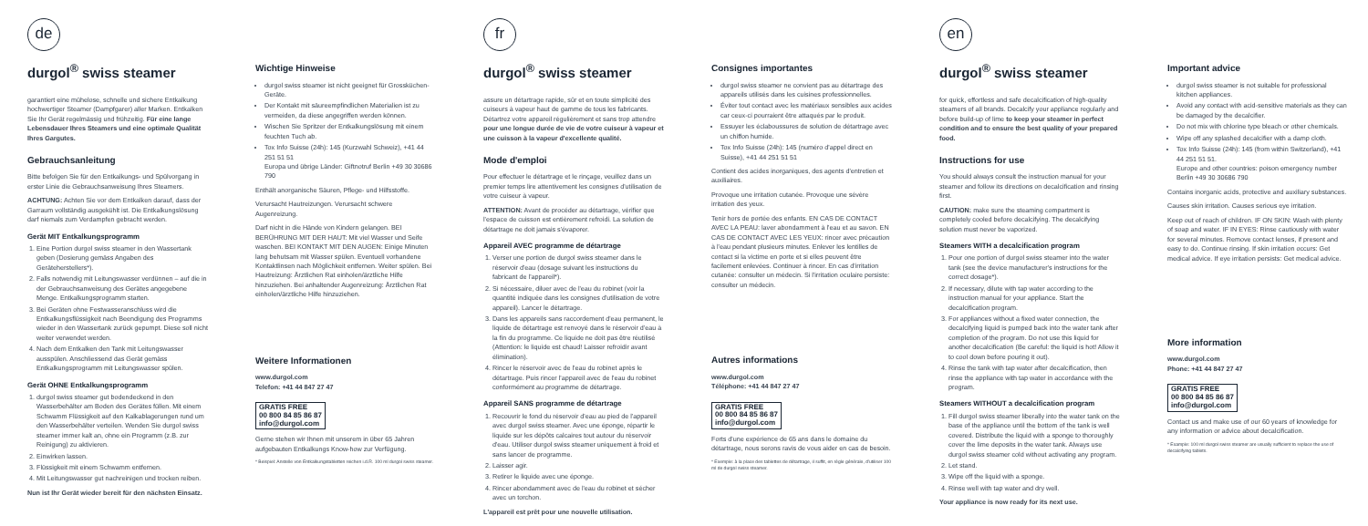de
durgol<sup>®</sup> swiss steamer
garantiert eine mühelose, schnelle und sichere Entkalkung hochwertiger Steamer (Dampfgarer) aller Marken. Entkalken Sie Ihr Gerät regelmässig und frühzeitig. Für eine lange Lebensdauer Ihres Steamers und eine optimale Qualität Ihres Gargutes.
Gebrauchsanleitung
Bitte befolgen Sie für den Entkalkungs- und Spülvorgang in erster Linie die Gebrauchsanweisung Ihres Steamers.
ACHTUNG: Achten Sie vor dem Entkalken darauf, dass der Garraum vollständig ausgekühlt ist. Die Entkalkungslösung darf niemals zum Verdampfen gebracht werden.
Gerät MIT Entkalkungsprogramm
1. Eine Portion durgol swiss steamer in den Wassertank geben (Dosierung gemäss Angaben des Geräteherstellers*).
2. Falls notwendig mit Leitungswasser verdünnen – auf die in der Gebrauchsanweisung des Gerätes angegebene Menge. Entkalkungsprogramm starten.
3. Bei Geräten ohne Festwasseranschluss wird die Entkalkungsflüssigkeit nach Beendigung des Programms wieder in den Wassertank zurück gepumpt. Diese soll nicht weiter verwendet werden.
4. Nach dem Entkalken den Tank mit Leitungswasser ausspülen. Anschliessend das Gerät gemäss Entkalkungsprogramm mit Leitungswasser spülen.
Gerät OHNE Entkalkungsprogramm
1. durgol swiss steamer gut bodendeckend in den Wasserbehälter am Boden des Gerätes füllen. Mit einem Schwamm Flüssigkeit auf den Kalkablagerungen rund um den Wasserbehälter verteilen. Wenden Sie durgol swiss steamer immer kalt an, ohne ein Programm (z.B. zur Reinigung) zu aktivieren.
2. Einwirken lassen.
3. Flüssigkeit mit einem Schwamm entfernen.
4. Mit Leitungswasser gut nachreinigen und trocken reiben.
Nun ist Ihr Gerät wieder bereit für den nächsten Einsatz.
Wichtige Hinweise
durgol swiss steamer ist nicht geeignet für Grossküchen-Geräte.
Der Kontakt mit säureempfindlichen Materialien ist zu vermeiden, da diese angegriffen werden können.
Wischen Sie Spritzer der Entkalkungslösung mit einem feuchten Tuch ab.
Tox Info Suisse (24h): 145 (Kurzwahl Schweiz), +41 44 251 51 51
Europa und übrige Länder: Giftnotruf Berlin +49 30 30686 790
Enthält anorganische Säuren, Pflege- und Hilfsstoffe.
Verursacht Hautreizungen. Verursacht schwere Augenreizung.
Darf nicht in die Hände von Kindern gelangen. BEI BERÜHRUNG MIT DER HAUT: Mit viel Wasser und Seife waschen. BEI KONTAKT MIT DEN AUGEN: Einige Minuten lang behutsam mit Wasser spülen. Eventuell vorhandene Kontaktlinsen nach Möglichkeit entfernen. Weiter spülen. Bei Hautreizung: Ärztlichen Rat einholen/ärztliche Hilfe hinzuziehen. Bei anhaltender Augenreizung: Ärztlichen Rat einholen/ärztliche Hilfe hinzuziehen.
Weitere Informationen
www.durgol.com
Telefon: +41 44 847 27 47
GRATIS FREE
00 800 84 85 86 87
info@durgol.com
Gerne stehen wir Ihnen mit unserem in über 65 Jahren aufgebauten Entkalkungs Know-how zur Verfügung.
* Beispiel: Anstelle von Entkalkungstabletten reichen i.d.R. 100 ml durgol swiss steamer.
fr
durgol<sup>®</sup> swiss steamer
assure un détartrage rapide, sûr et en toute simplicité des cuiseurs à vapeur haut de gamme de tous les fabricants. Détartrez votre appareil régulièrement et sans trop attendre pour une longue durée de vie de votre cuiseur à vapeur et une cuisson à la vapeur d'excellente qualité.
Mode d'emploi
Pour effectuer le détartrage et le rinçage, veuillez dans un premier temps lire attentivement les consignes d'utilisation de votre cuiseur à vapeur.
ATTENTION: Avant de procéder au détartrage, vérifier que l'espace de cuisson est entièrement refroidi. La solution de détartrage ne doit jamais s'évaporer.
Appareil AVEC programme de détartrage
1. Verser une portion de durgol swiss steamer dans le réservoir d'eau (dosage suivant les instructions du fabricant de l'appareil*).
2. Si nécessaire, diluer avec de l'eau du robinet (voir la quantité indiquée dans les consignes d'utilisation de votre appareil). Lancer le détartrage.
3. Dans les appareils sans raccordement d'eau permanent, le liquide de détartrage est renvoyé dans le réservoir d'eau à la fin du programme. Ce liquide ne doit pas être réutilisé (Attention: le liquide est chaud! Laisser refroidir avant élimination).
4. Rincer le réservoir avec de l'eau du robinet après le détartrage. Puis rincer l'appareil avec de l'eau du robinet conformément au programme de détartrage.
Appareil SANS programme de détartrage
1. Recouvrir le fond du réservoir d'eau au pied de l'appareil avec durgol swiss steamer. Avec une éponge, répartir le liquide sur les dépôts calcaires tout autour du réservoir d'eau. Utiliser durgol swiss steamer uniquement à froid et sans lancer de programme.
2. Laisser agir.
3. Retirer le liquide avec une éponge.
4. Rincer abondamment avec de l'eau du robinet et sécher avec un torchon.
L'appareil est prêt pour une nouvelle utilisation.
Consignes importantes
durgol swiss steamer ne convient pas au détartrage des appareils utilisés dans les cuisines professionnelles.
Éviter tout contact avec les matériaux sensibles aux acides car ceux-ci pourraient être attaqués par le produit.
Essuyer les éclaboussures de solution de détartrage avec un chiffon humide.
Tox Info Suisse (24h): 145 (numéro d'appel direct en Suisse), +41 44 251 51 51
Contient des acides inorganiques, des agents d'entretien et auxiliaires.
Provoque une irritation cutanée. Provoque une sévère irritation des yeux.
Tenir hors de portée des enfants. EN CAS DE CONTACT AVEC LA PEAU: laver abondamment à l'eau et au savon. EN CAS DE CONTACT AVEC LES YEUX: rincer avec précaution à l'eau pendant plusieurs minutes. Enlever les lentilles de contact si la victime en porte et si elles peuvent être facilement enlevées. Continuer à rincer. En cas d'irritation cutanée: consulter un médecin. Si l'irritation oculaire persiste: consulter un médecin.
Autres informations
www.durgol.com
Téléphone: +41 44 847 27 47
GRATIS FREE
00 800 84 85 86 87
info@durgol.com
Forts d'une expérience de 65 ans dans le domaine du détartrage, nous serons ravis de vous aider en cas de besoin.
* Exemple: à la place des tablettes de détartrage, il suffit, en règle générale, d'utiliser 100 ml de durgol swiss steamer.
en
durgol<sup>®</sup> swiss steamer
for quick, effortless and safe decalcification of high-quality steamers of all brands. Decalcify your appliance regularly and before build-up of lime to keep your steamer in perfect condition and to ensure the best quality of your prepared food.
Instructions for use
You should always consult the instruction manual for your steamer and follow its directions on decalcification and rinsing first.
CAUTION: make sure the steaming compartment is completely cooled before decalcifying. The decalcifying solution must never be vaporized.
Steamers WITH a decalcification program
1. Pour one portion of durgol swiss steamer into the water tank (see the device manufacturer's instructions for the correct dosage*).
2. If necessary, dilute with tap water according to the instruction manual for your appliance. Start the decalcification program.
3. For appliances without a fixed water connection, the decalcifying liquid is pumped back into the water tank after completion of the program. Do not use this liquid for another decalcification (Be careful: the liquid is hot! Allow it to cool down before pouring it out).
4. Rinse the tank with tap water after decalcification, then rinse the appliance with tap water in accordance with the program.
Steamers WITHOUT a decalcification program
1. Fill durgol swiss steamer liberally into the water tank on the base of the appliance until the bottom of the tank is well covered. Distribute the liquid with a sponge to thoroughly cover the lime deposits in the water tank. Always use durgol swiss steamer cold without activating any program.
2. Let stand.
3. Wipe off the liquid with a sponge.
4. Rinse well with tap water and dry well.
Your appliance is now ready for its next use.
Important advice
durgol swiss steamer is not suitable for professional kitchen appliances.
Avoid any contact with acid-sensitive materials as they can be damaged by the decalcifier.
Do not mix with chlorine type bleach or other chemicals.
Wipe off any splashed decalcifier with a damp cloth.
Tox Info Suisse (24h): 145 (from within Switzerland), +41 44 251 51 51.
Europe and other countries: poison emergency number Berlin +49 30 30686 790
Contains inorganic acids, protective and auxiliary substances.
Causes skin irritation. Causes serious eye irritation.
Keep out of reach of children. IF ON SKIN: Wash with plenty of soap and water. IF IN EYES: Rinse cautiously with water for several minutes. Remove contact lenses, if present and easy to do. Continue rinsing. If skin irritation occurs: Get medical advice. If eye irritation persists: Get medical advice.
More information
www.durgol.com
Phone: +41 44 847 27 47
GRATIS FREE
00 800 84 85 86 87
info@durgol.com
Contact us and make use of our 60 years of knowledge for any information or advice about decalcification.
* Example: 100 ml durgol swiss steamer are usually sufficient to replace the use of decalcifying tablets.